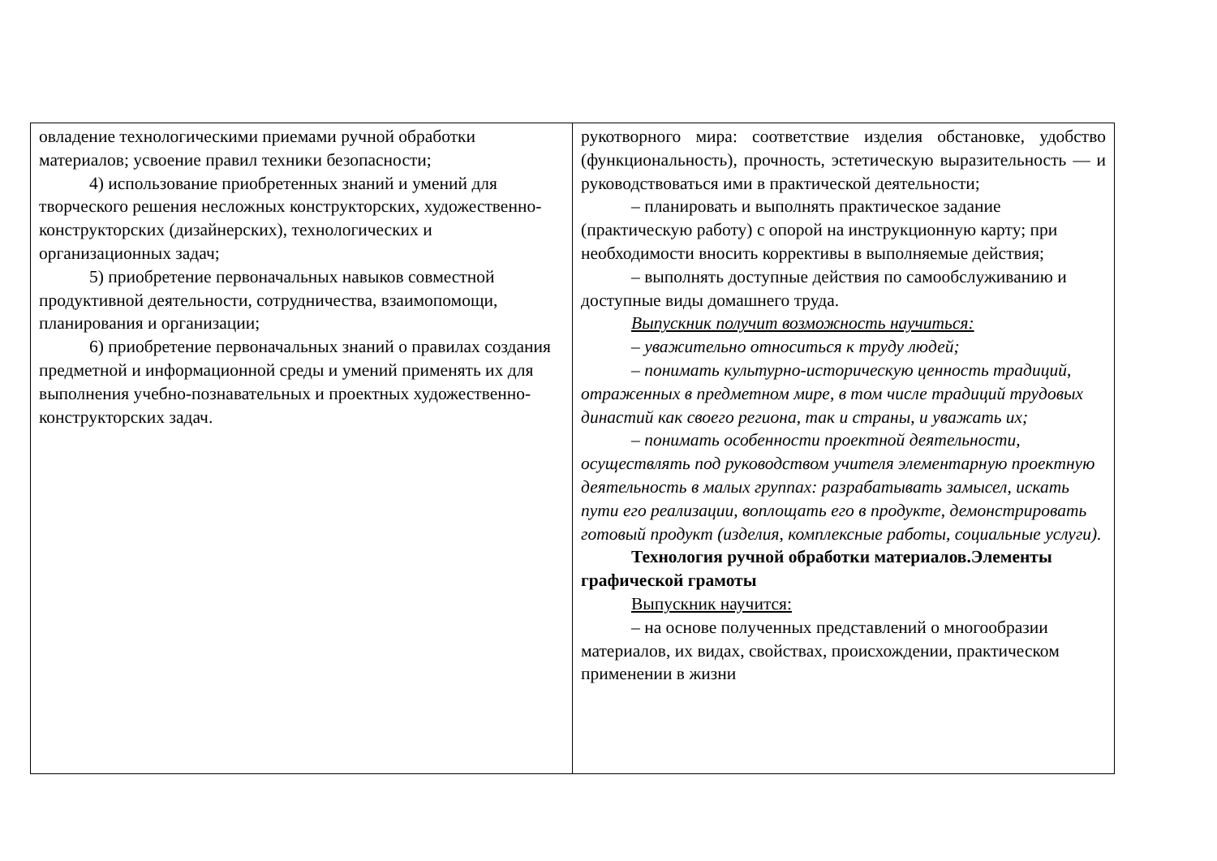| овладение технологическими приемами ручной обработки материалов; усвоение правил техники безопасности; 4) использование приобретенных знаний и умений для творческого решения несложных конструкторских, художественно-конструкторских (дизайнерских), технологических и организационных задач; 5) приобретение первоначальных навыков совместной продуктивной деятельности, сотрудничества, взаимопомощи, планирования и организации; 6) приобретение первоначальных знаний о правилах создания предметной и информационной среды и умений применять их для выполнения учебно-познавательных и проектных художественно-конструкторских задач. | рукотворного мира: соответствие изделия обстановке, удобство (функциональность), прочность, эстетическую выразительность — и руководствоваться ими в практической деятельности; – планировать и выполнять практическое задание (практическую работу) с опорой на инструкционную карту; при необходимости вносить коррективы в выполняемые действия; – выполнять доступные действия по самообслуживанию и доступные виды домашнего труда. Выпускник получит возможность научиться: – уважительно относиться к труду людей; – понимать культурно-историческую ценность традиций, отраженных в предметном мире, в том числе традиций трудовых династий как своего региона, так и страны, и уважать их; – понимать особенности проектной деятельности, осуществлять под руководством учителя элементарную проектную деятельность в малых группах: разрабатывать замысел, искать пути его реализации, воплощать его в продукте, демонстрировать готовый продукт (изделия, комплексные работы, социальные услуги). Технология ручной обработки материалов.Элементы графической грамоты Выпускник научится: – на основе полученных представлений о многообразии материалов, их видах, свойствах, происхождении, практическом применении в жизни |